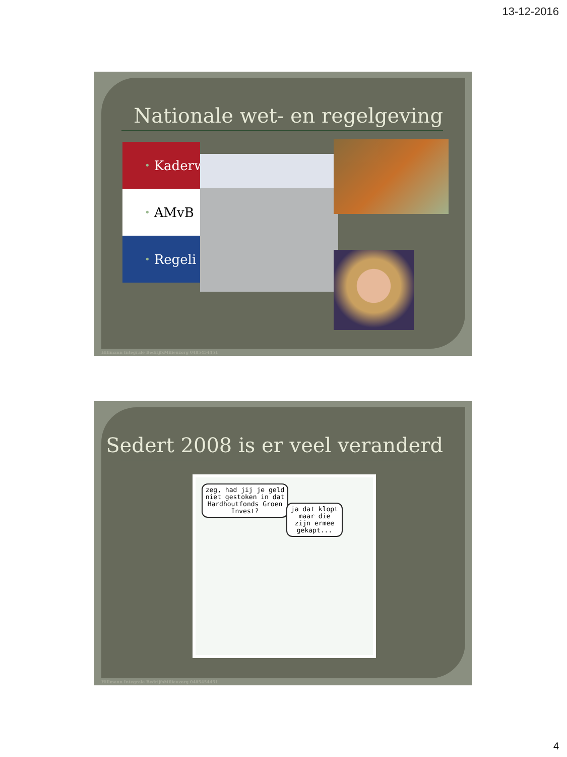13-12-2016
Nationale wet- en regelgeving
• Kaderw
• AMvB
• Regeli
Hillmann Integrale BedrijfsMilieuzorg 0485454451
Sedert 2008 is er veel veranderd
zeg, had jij je geld niet gestoken in dat Hardhoutfonds Groen Invest?
ja dat klopt maar die zijn ermee gekapt...
Hillmann Integrale BedrijfsMilieuzorg 0485454451
4